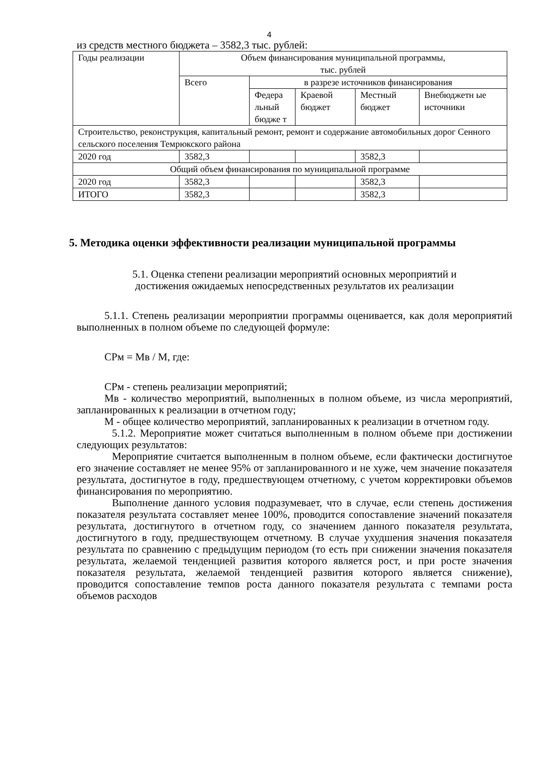4
из средств местного бюджета – 3582,3 тыс. рублей:
| Годы реализации | Объем финансирования муниципальной программы, тыс. рублей | | | | |
| | Всего | в разрезе источников финансирования | | | |
| | | Федера льный бюдже т | Краевой бюджет | Местный бюджет | Внебюджетн ые источники |
| Строительство, реконструкция, капитальный ремонт, ремонт и содержание автомобильных дорог Сенного сельского поселения Темрюкского района | | | | | |
| 2020 год | 3582,3 | | | 3582,3 | |
| Общий объем финансирования по муниципальной программе | | | | | |
| 2020 год | 3582,3 | | | 3582,3 | |
| ИТОГО | 3582,3 | | | 3582,3 | |
5. Методика оценки эффективности реализации муниципальной программы
5.1. Оценка степени реализации мероприятий основных мероприятий и
достижения ожидаемых непосредственных результатов их реализации
5.1.1. Степень реализации мероприятии программы оценивается, как доля мероприятий выполненных в полном объеме по следующей формуле:
СРм = Мв / М, где:
СРм - степень реализации мероприятий;
Мв - количество мероприятий, выполненных в полном объеме, из числа мероприятий, запланированных к реализации в отчетном году;
М - общее количество мероприятий, запланированных к реализации в отчетном году.
5.1.2. Мероприятие может считаться выполненным в полном объеме при достижении следующих результатов:
Мероприятие считается выполненным в полном объеме, если фактически достигнутое его значение составляет не менее 95% от запланированного и не хуже, чем значение показателя результата, достигнутое в году, предшествующем отчетному, с учетом корректировки объемов финансирования по мероприятию.
Выполнение данного условия подразумевает, что в случае, если степень достижения показателя результата составляет менее 100%, проводится сопоставление значений показателя результата, достигнутого в отчетном году, со значением данного показателя результата, достигнутого в году, предшествующем отчетному. В случае ухудшения значения показателя результата по сравнению с предыдущим периодом (то есть при снижении значения показателя результата, желаемой тенденцией развития которого является рост, и при росте значения показателя результата, желаемой тенденцией развития которого является снижение), проводится сопоставление темпов роста данного показателя результата с темпами роста объемов расходов